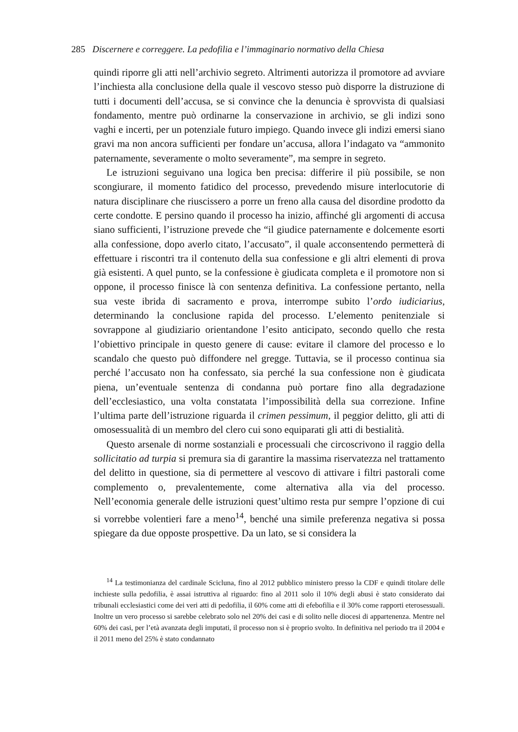285 Discernere e correggere. La pedofilia e l’immaginario normativo della Chiesa
quindi riporre gli atti nell’archivio segreto. Altrimenti autorizza il promotore ad avviare l’inchiesta alla conclusione della quale il vescovo stesso può disporre la distruzione di tutti i documenti dell’accusa, se si convince che la denuncia è sprovvista di qualsiasi fondamento, mentre può ordinarne la conservazione in archivio, se gli indizi sono vaghi e incerti, per un potenziale futuro impiego. Quando invece gli indizi emersi siano gravi ma non ancora sufficienti per fondare un’accusa, allora l’indagato va “ammonito paternamente, severamente o molto severamente”, ma sempre in segreto.
Le istruzioni seguivano una logica ben precisa: differire il più possibile, se non scongiurare, il momento fatidico del processo, prevedendo misure interlocutorie di natura disciplinare che riuscissero a porre un freno alla causa del disordine prodotto da certe condotte. E persino quando il processo ha inizio, affinché gli argomenti di accusa siano sufficienti, l’istruzione prevede che “il giudice paternamente e dolcemente esorti alla confessione, dopo averlo citato, l’accusato”, il quale acconsentendo permetterà di effettuare i riscontri tra il contenuto della sua confessione e gli altri elementi di prova già esistenti. A quel punto, se la confessione è giudicata completa e il promotore non si oppone, il processo finisce là con sentenza definitiva. La confessione pertanto, nella sua veste ibrida di sacramento e prova, interrompe subito l’ordo iudiciarius, determinando la conclusione rapida del processo. L’elemento penitenziale si sovrappone al giudiziario orientandone l’esito anticipato, secondo quello che resta l’obiettivo principale in questo genere di cause: evitare il clamore del processo e lo scandalo che questo può diffondere nel gregge. Tuttavia, se il processo continua sia perché l’accusato non ha confessato, sia perché la sua confessione non è giudicata piena, un’eventuale sentenza di condanna può portare fino alla degradazione dell’ecclesiastico, una volta constatata l’impossibilità della sua correzione. Infine l’ultima parte dell’istruzione riguarda il crimen pessimum, il peggior delitto, gli atti di omosessualità di un membro del clero cui sono equiparati gli atti di bestialità.
Questo arsenale di norme sostanziali e processuali che circoscrivono il raggio della sollicitatio ad turpia si premura sia di garantire la massima riservatezza nel trattamento del delitto in questione, sia di permettere al vescovo di attivare i filtri pastorali come complemento o, prevalentemente, come alternativa alla via del processo. Nell’economia generale delle istruzioni quest’ultimo resta pur sempre l’opzione di cui si vorrebbe volentieri fare a meno<sup>14</sup>, benché una simile preferenza negativa si possa spiegare da due opposte prospettive. Da un lato, se si considera la
<sup>14</sup> La testimonianza del cardinale Scicluna, fino al 2012 pubblico ministero presso la CDF e quindi titolare delle inchieste sulla pedofilia, è assai istruttiva al riguardo: fino al 2011 solo il 10% degli abusi è stato considerato dai tribunali ecclesiastici come dei veri atti di pedofilia, il 60% come atti di efebofilia e il 30% come rapporti eterosessuali. Inoltre un vero processo si sarebbe celebrato solo nel 20% dei casi e di solito nelle diocesi di appartenenza. Mentre nel 60% dei casi, per l’età avanzata degli imputati, il processo non si è proprio svolto. In definitiva nel periodo tra il 2004 e il 2011 meno del 25% è stato condannato